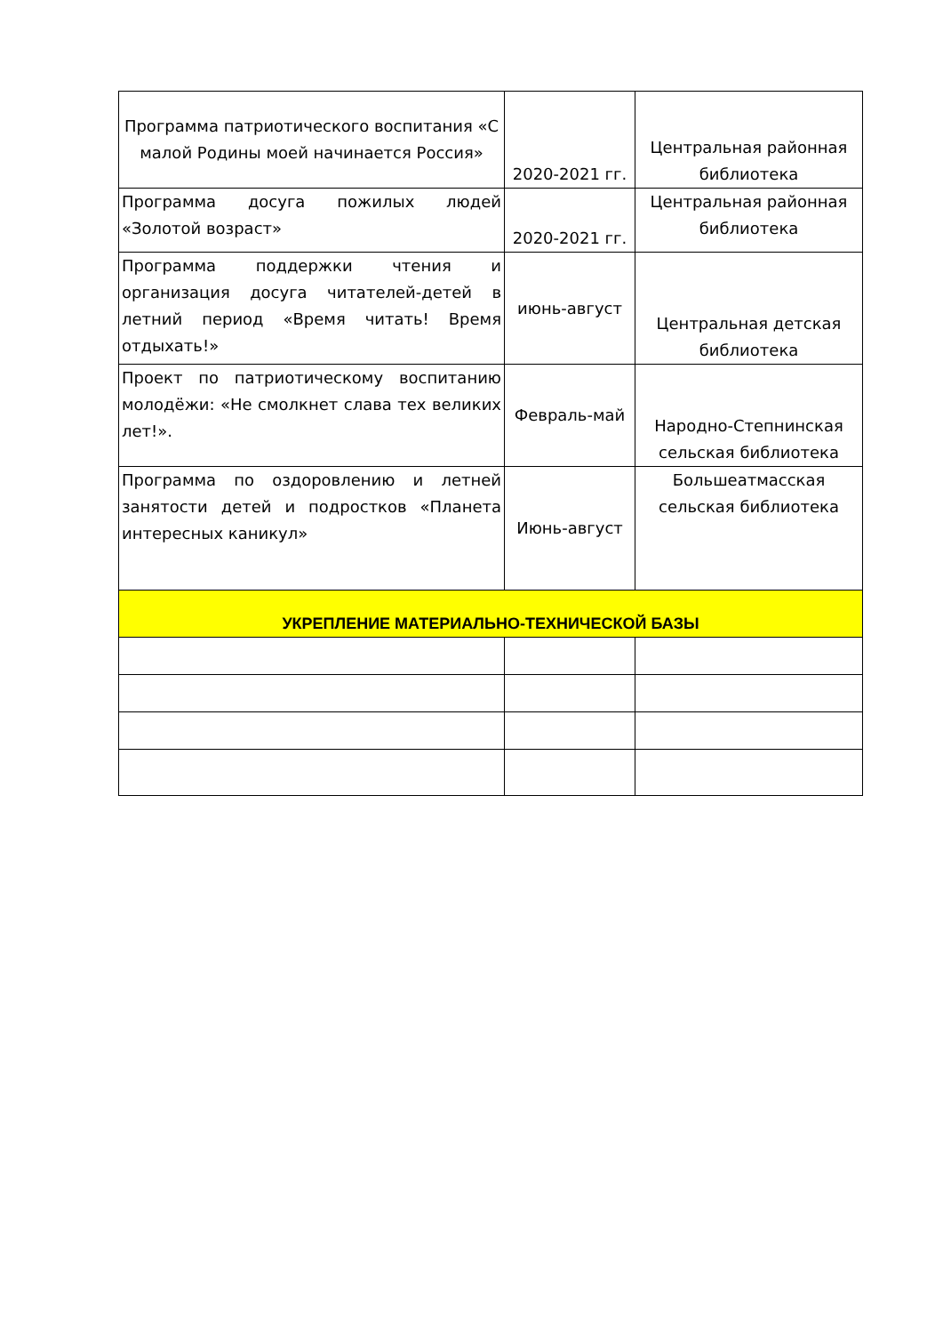| Программа патриотического воспитания «С малой Родины моей начинается Россия» | 2020-2021 гг. | Центральная районная библиотека |
| Программа досуга пожилых людей «Золотой возраст» | 2020-2021 гг. | Центральная районная библиотека |
| Программа поддержки чтения и организация досуга читателей-детей в летний период «Время читать! Время отдыхать!» | июнь-август | Центральная детская библиотека |
| Проект по патриотическому воспитанию молодёжи: «Не смолкнет слава тех великих лет!». | Февраль-май | Народно-Степнинская сельская библиотека |
| Программа по оздоровлению и летней занятости детей и подростков «Планета интересных каникул» | Июнь-август | Большеатмасская сельская библиотека |
| УКРЕПЛЕНИЕ МАТЕРИАЛЬНО-ТЕХНИЧЕСКОЙ БАЗЫ | | |